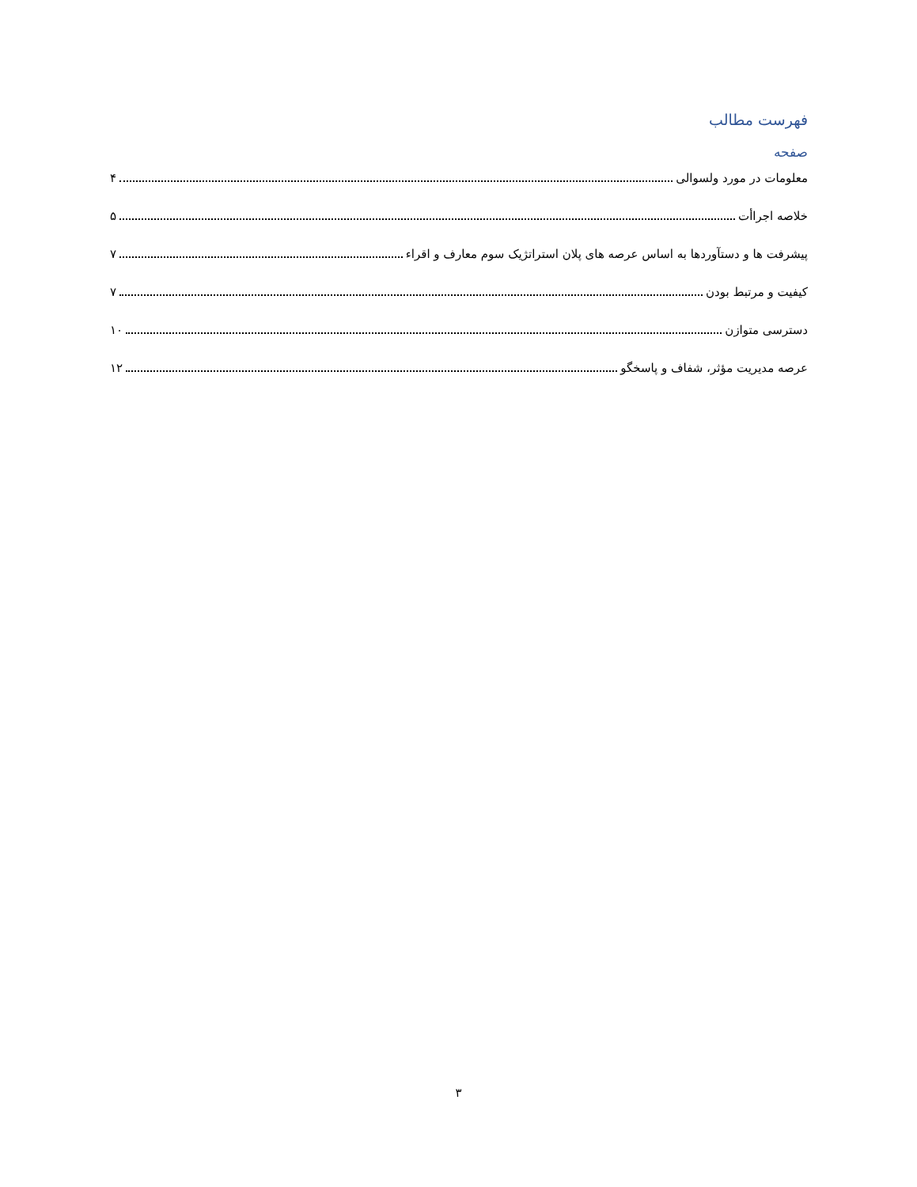فهرست مطالب
صفحه
معلومات در مورد ولسوالی ۴
خلاصه اجراأت ۵
پیشرفت ها و دستآوردها به اساس عرصه های پلان استراتژیک سوم معارف و اقراء ۷
کیفیت و مرتبط بودن ۷
دسترسی متوازن ۱۰
عرصه مدیریت مؤثر، شفاف و پاسخگو ۱۲
۳